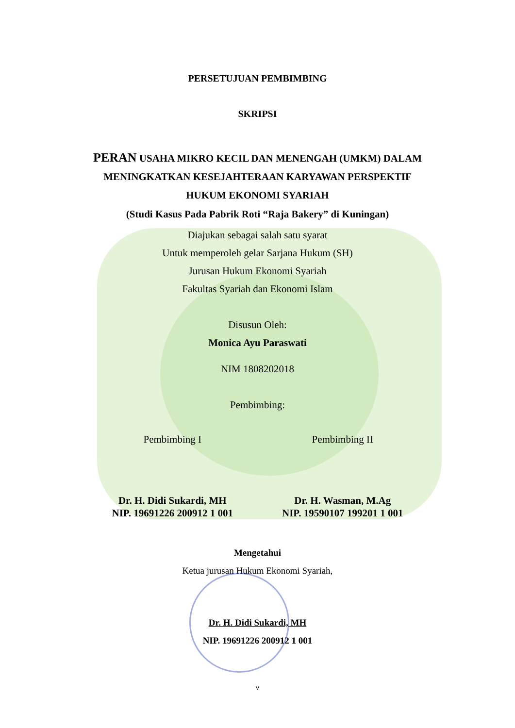PERSETUJUAN PEMBIMBING
SKRIPSI
PERAN USAHA MIKRO KECIL DAN MENENGAH (UMKM) DALAM MENINGKATKAN KESEJAHTERAAN KARYAWAN PERSPEKTIF HUKUM EKONOMI SYARIAH
(Studi Kasus Pada Pabrik Roti “Raja Bakery” di Kuningan)
Diajukan sebagai salah satu syarat
Untuk memperoleh gelar Sarjana Hukum (SH)
Jurusan Hukum Ekonomi Syariah
Fakultas Syariah dan Ekonomi Islam
Disusun Oleh:
Monica Ayu Paraswati
NIM 1808202018
Pembimbing:
Pembimbing I Pembimbing II
Dr. H. Didi Sukardi, MH
NIP. 19691226 200912 1 001
Dr. H. Wasman, M.Ag
NIP. 19590107 199201 1 001
Mengetahui
Ketua jurusan Hukum Ekonomi Syariah,
Dr. H. Didi Sukardi, MH
NIP. 19691226 200912 1 001
v